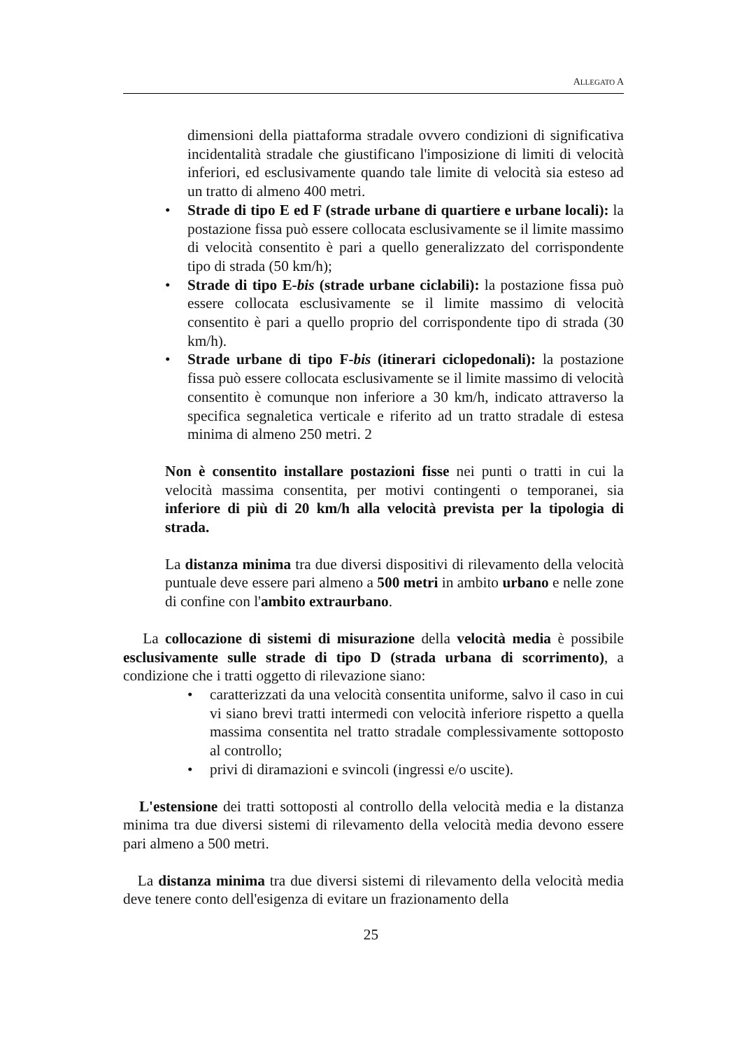ALLEGATO A
dimensioni della piattaforma stradale ovvero condizioni di significativa incidentalità stradale che giustificano l'imposizione di limiti di velocità inferiori, ed esclusivamente quando tale limite di velocità sia esteso ad un tratto di almeno 400 metri.
• Strade di tipo E ed F (strade urbane di quartiere e urbane locali): la postazione fissa può essere collocata esclusivamente se il limite massimo di velocità consentito è pari a quello generalizzato del corrispondente tipo di strada (50 km/h);
• Strade di tipo E-bis (strade urbane ciclabili): la postazione fissa può essere collocata esclusivamente se il limite massimo di velocità consentito è pari a quello proprio del corrispondente tipo di strada (30 km/h).
• Strade urbane di tipo F-bis (itinerari ciclopedonali): la postazione fissa può essere collocata esclusivamente se il limite massimo di velocità consentito è comunque non inferiore a 30 km/h, indicato attraverso la specifica segnaletica verticale e riferito ad un tratto stradale di estesa minima di almeno 250 metri. 2
Non è consentito installare postazioni fisse nei punti o tratti in cui la velocità massima consentita, per motivi contingenti o temporanei, sia inferiore di più di 20 km/h alla velocità prevista per la tipologia di strada.
La distanza minima tra due diversi dispositivi di rilevamento della velocità puntuale deve essere pari almeno a 500 metri in ambito urbano e nelle zone di confine con l'ambito extraurbano.
La collocazione di sistemi di misurazione della velocità media è possibile esclusivamente sulle strade di tipo D (strada urbana di scorrimento), a condizione che i tratti oggetto di rilevazione siano:
• caratterizzati da una velocità consentita uniforme, salvo il caso in cui vi siano brevi tratti intermedi con velocità inferiore rispetto a quella massima consentita nel tratto stradale complessivamente sottoposto al controllo;
• privi di diramazioni e svincoli (ingressi e/o uscite).
L'estensione dei tratti sottoposti al controllo della velocità media e la distanza minima tra due diversi sistemi di rilevamento della velocità media devono essere pari almeno a 500 metri.
La distanza minima tra due diversi sistemi di rilevamento della velocità media deve tenere conto dell'esigenza di evitare un frazionamento della
25